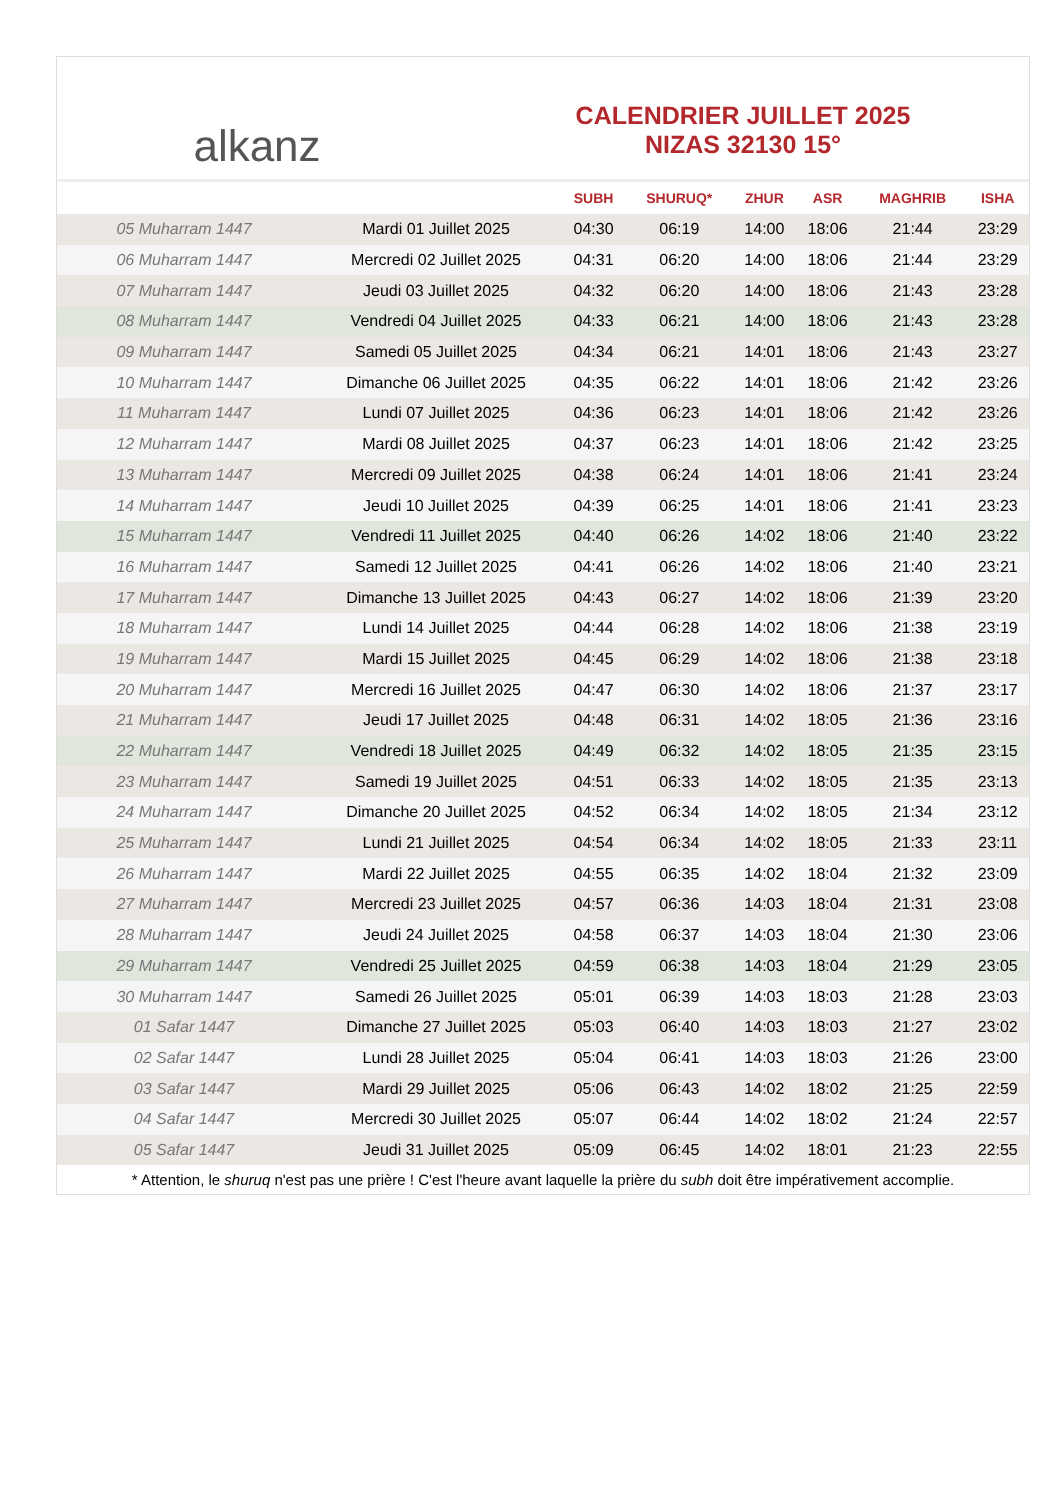alkanz
CALENDRIER JUILLET 2025
NIZAS 32130 15°
| | | SUBH | SHURUQ* | ZHUR | ASR | MAGHRIB | ISHA |
| --- | --- | --- | --- | --- | --- | --- | --- |
| 05 Muharram 1447 | Mardi 01 Juillet 2025 | 04:30 | 06:19 | 14:00 | 18:06 | 21:44 | 23:29 |
| 06 Muharram 1447 | Mercredi 02 Juillet 2025 | 04:31 | 06:20 | 14:00 | 18:06 | 21:44 | 23:29 |
| 07 Muharram 1447 | Jeudi 03 Juillet 2025 | 04:32 | 06:20 | 14:00 | 18:06 | 21:43 | 23:28 |
| 08 Muharram 1447 | Vendredi 04 Juillet 2025 | 04:33 | 06:21 | 14:00 | 18:06 | 21:43 | 23:28 |
| 09 Muharram 1447 | Samedi 05 Juillet 2025 | 04:34 | 06:21 | 14:01 | 18:06 | 21:43 | 23:27 |
| 10 Muharram 1447 | Dimanche 06 Juillet 2025 | 04:35 | 06:22 | 14:01 | 18:06 | 21:42 | 23:26 |
| 11 Muharram 1447 | Lundi 07 Juillet 2025 | 04:36 | 06:23 | 14:01 | 18:06 | 21:42 | 23:26 |
| 12 Muharram 1447 | Mardi 08 Juillet 2025 | 04:37 | 06:23 | 14:01 | 18:06 | 21:42 | 23:25 |
| 13 Muharram 1447 | Mercredi 09 Juillet 2025 | 04:38 | 06:24 | 14:01 | 18:06 | 21:41 | 23:24 |
| 14 Muharram 1447 | Jeudi 10 Juillet 2025 | 04:39 | 06:25 | 14:01 | 18:06 | 21:41 | 23:23 |
| 15 Muharram 1447 | Vendredi 11 Juillet 2025 | 04:40 | 06:26 | 14:02 | 18:06 | 21:40 | 23:22 |
| 16 Muharram 1447 | Samedi 12 Juillet 2025 | 04:41 | 06:26 | 14:02 | 18:06 | 21:40 | 23:21 |
| 17 Muharram 1447 | Dimanche 13 Juillet 2025 | 04:43 | 06:27 | 14:02 | 18:06 | 21:39 | 23:20 |
| 18 Muharram 1447 | Lundi 14 Juillet 2025 | 04:44 | 06:28 | 14:02 | 18:06 | 21:38 | 23:19 |
| 19 Muharram 1447 | Mardi 15 Juillet 2025 | 04:45 | 06:29 | 14:02 | 18:06 | 21:38 | 23:18 |
| 20 Muharram 1447 | Mercredi 16 Juillet 2025 | 04:47 | 06:30 | 14:02 | 18:06 | 21:37 | 23:17 |
| 21 Muharram 1447 | Jeudi 17 Juillet 2025 | 04:48 | 06:31 | 14:02 | 18:05 | 21:36 | 23:16 |
| 22 Muharram 1447 | Vendredi 18 Juillet 2025 | 04:49 | 06:32 | 14:02 | 18:05 | 21:35 | 23:15 |
| 23 Muharram 1447 | Samedi 19 Juillet 2025 | 04:51 | 06:33 | 14:02 | 18:05 | 21:35 | 23:13 |
| 24 Muharram 1447 | Dimanche 20 Juillet 2025 | 04:52 | 06:34 | 14:02 | 18:05 | 21:34 | 23:12 |
| 25 Muharram 1447 | Lundi 21 Juillet 2025 | 04:54 | 06:34 | 14:02 | 18:05 | 21:33 | 23:11 |
| 26 Muharram 1447 | Mardi 22 Juillet 2025 | 04:55 | 06:35 | 14:02 | 18:04 | 21:32 | 23:09 |
| 27 Muharram 1447 | Mercredi 23 Juillet 2025 | 04:57 | 06:36 | 14:03 | 18:04 | 21:31 | 23:08 |
| 28 Muharram 1447 | Jeudi 24 Juillet 2025 | 04:58 | 06:37 | 14:03 | 18:04 | 21:30 | 23:06 |
| 29 Muharram 1447 | Vendredi 25 Juillet 2025 | 04:59 | 06:38 | 14:03 | 18:04 | 21:29 | 23:05 |
| 30 Muharram 1447 | Samedi 26 Juillet 2025 | 05:01 | 06:39 | 14:03 | 18:03 | 21:28 | 23:03 |
| 01 Safar 1447 | Dimanche 27 Juillet 2025 | 05:03 | 06:40 | 14:03 | 18:03 | 21:27 | 23:02 |
| 02 Safar 1447 | Lundi 28 Juillet 2025 | 05:04 | 06:41 | 14:03 | 18:03 | 21:26 | 23:00 |
| 03 Safar 1447 | Mardi 29 Juillet 2025 | 05:06 | 06:43 | 14:02 | 18:02 | 21:25 | 22:59 |
| 04 Safar 1447 | Mercredi 30 Juillet 2025 | 05:07 | 06:44 | 14:02 | 18:02 | 21:24 | 22:57 |
| 05 Safar 1447 | Jeudi 31 Juillet 2025 | 05:09 | 06:45 | 14:02 | 18:01 | 21:23 | 22:55 |
* Attention, le shuruq n'est pas une prière ! C'est l'heure avant laquelle la prière du subh doit être impérativement accomplie.